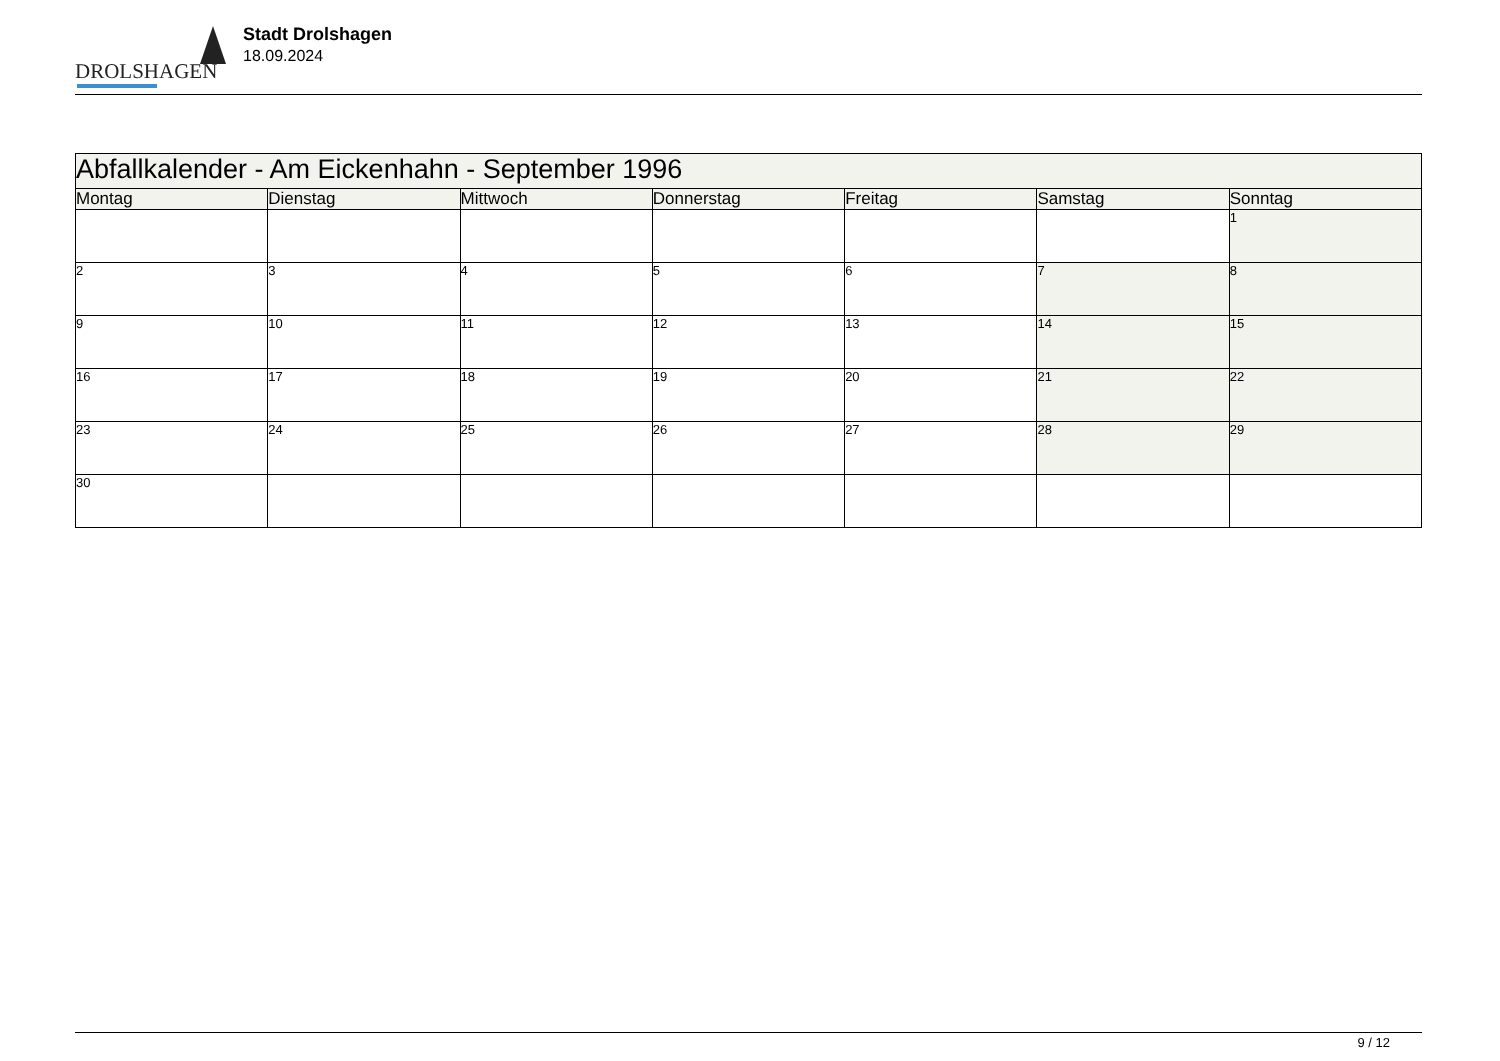DROLSHAGEN
Stadt Drolshagen
18.09.2024
| Abfallkalender - Am Eickenhahn - September 1996 | | | | | | |
| --- | --- | --- | --- | --- | --- | --- |
| Montag | Dienstag | Mittwoch | Donnerstag | Freitag | Samstag | Sonntag |
| | | | | | | 1 |
| 2 | 3 | 4 | 5 | 6 | 7 | 8 |
| 9 | 10 | 11 | 12 | 13 | 14 | 15 |
| 16 | 17 | 18 | 19 | 20 | 21 | 22 |
| 23 | 24 | 25 | 26 | 27 | 28 | 29 |
| 30 | | | | | | |
9 / 12